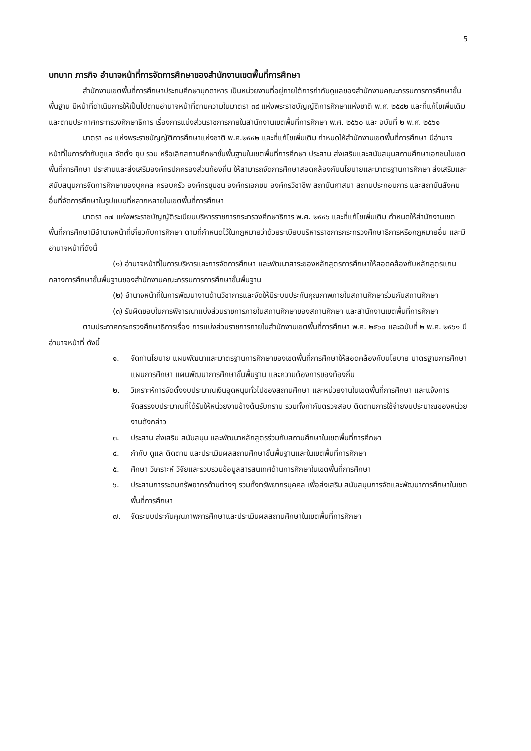5
บทบาท ภารกิจ อำนาจหน้าที่การจัดการศึกษาของสำนักงานเขตพื้นที่การศึกษา
สำนักงานเขตพื้นที่การศึกษาประถมศึกษามุกดาหาร เป็นหน่วยงานที่อยู่ภายใต้การกำกับดูแลของสำนักงานคณะกรรมการการศึกษาขั้นพื้นฐาน มีหน้าที่ดำเนินการให้เป็นไปตามอำนาจหน้าที่ตามความในมาตรา ๓๘ แห่งพระราชบัญญัติการศึกษาแห่งชาติ พ.ศ. ๒๕๔๒ และที่แก้ไขเพิ่มเติม และตามประกาศกระทรวงศึกษาธิการ เรื่องการแบ่งส่วนราชการภายในสำนักงานเขตพื้นที่การศึกษา พ.ศ. ๒๕๖๐ และ ฉบับที่ ๒ พ.ศ. ๒๕๖๑
มาตรา ๓๘ แห่งพระราชบัญญัติการศึกษาแห่งชาติ พ.ศ.๒๕๔๒ และที่แก้ไขเพิ่มเติม กำหนดให้สำนักงานเขตพื้นที่การศึกษา มีอำนาจหน้าที่ในการกำกับดูแล จัดตั้ง ยุบ รวม หรือเลิกสถานศึกษาขั้นพื้นฐานในเขตพื้นที่การศึกษา ประสาน ส่งเสริมและสนับสนุนสถานศึกษาเอกชนในเขตพื้นที่การศึกษา ประสานและส่งเสริมองค์กรปกครองส่วนท้องถิ่น ให้สามารถจัดการศึกษาสอดคล้องกับนโยบายและมาตรฐานการศึกษา ส่งเสริมและสนับสนุนการจัดการศึกษาของบุคคล ครอบครัว องค์กรชุมชน องค์กรเอกชน องค์กรวิชาชีพ สถาบันศาสนา สถานประกอบการ และสถาบันสังคมอื่นที่จัดการศึกษาในรูปแบบที่หลากหลายในเขตพื้นที่การศึกษา
มาตรา ๓๗ แห่งพระราชบัญญัติระเบียบบริหารราชการกระทรวงศึกษาธิการ พ.ศ. ๒๕๔๖ และที่แก้ไขเพิ่มเติม กำหนดให้สำนักงานเขตพื้นที่การศึกษามีอำนาจหน้าที่เกี่ยวกับการศึกษา ตามที่กำหนดไว้ในกฎหมายว่าด้วยระเบียบบริหารราชการกระทรวงศึกษาธิการหรือกฎหมายอื่น และมีอำนาจหน้าที่ดังนี้
(๑) อำนาจหน้าที่ในการบริหารและการจัดการศึกษา และพัฒนาสาระของหลักสูตรการศึกษาให้สอดคล้องกับหลักสูตรแกนกลางการศึกษาขั้นพื้นฐานของสำนักงานคณะกรรมการการศึกษาขั้นพื้นฐาน
(๒) อำนาจหน้าที่ในการพัฒนางานด้านวิชาการและจัดให้มีระบบประกันคุณภาพภายในสถานศึกษาร่วมกับสถานศึกษา
(๓) รับผิดชอบในการพิจารณาแบ่งส่วนราชการภายในสถานศึกษาของสถานศึกษา และสำนักงานเขตพื้นที่การศึกษา
ตามประกาศกระทรวงศึกษาธิการเรื่อง การแบ่งส่วนราชการภายในสำนักงานเขตพื้นที่การศึกษา พ.ศ. ๒๕๖๐ และฉบับที่ ๒ พ.ศ. ๒๕๖๑ มีอำนาจหน้าที่ ดังนี้
๑. จัดทำนโยบาย แผนพัฒนาและมาตรฐานการศึกษาของเขตพื้นที่การศึกษาให้สอดคล้องกับนโยบาย มาตรฐานการศึกษา แผนการศึกษา แผนพัฒนาการศึกษาขั้นพื้นฐาน และความต้องการของท้องถิ่น
๒. วิเคราะห์การจัดตั้งงบประมาณเงินอุดหนุนทั่วไปของสถานศึกษา และหน่วยงานในเขตพื้นที่การศึกษา และแจ้งการจัดสรรงบประมาณที่ได้รับให้หน่วยงานข้างต้นรับทราบ รวมทั้งกำกับตรวจสอบ ติดตามการใช้จ่ายงบประมาณของหน่วยงานดังกล่าว
๓. ประสาน ส่งเสริม สนับสนุน และพัฒนาหลักสูตรร่วมกับสถานศึกษาในเขตพื้นที่การศึกษา
๔. กำกับ ดูแล ติดตาม และประเมินผลสถานศึกษาขั้นพื้นฐานและในเขตพื้นที่การศึกษา
๕. ศึกษา วิเคราะห์ วิจัยและรวบรวมข้อมูลสารสนเทศด้านการศึกษาในเขตพื้นที่การศึกษา
๖. ประสานการระดมทรัพยากรด้านต่างๆ รวมทั้งทรัพยากรบุคคล เพื่อส่งเสริม สนับสนุนการจัดและพัฒนาการศึกษาในเขตพื้นที่การศึกษา
๗. จัดระบบประกันคุณภาพการศึกษาและประเมินผลสถานศึกษาในเขตพื้นที่การศึกษา